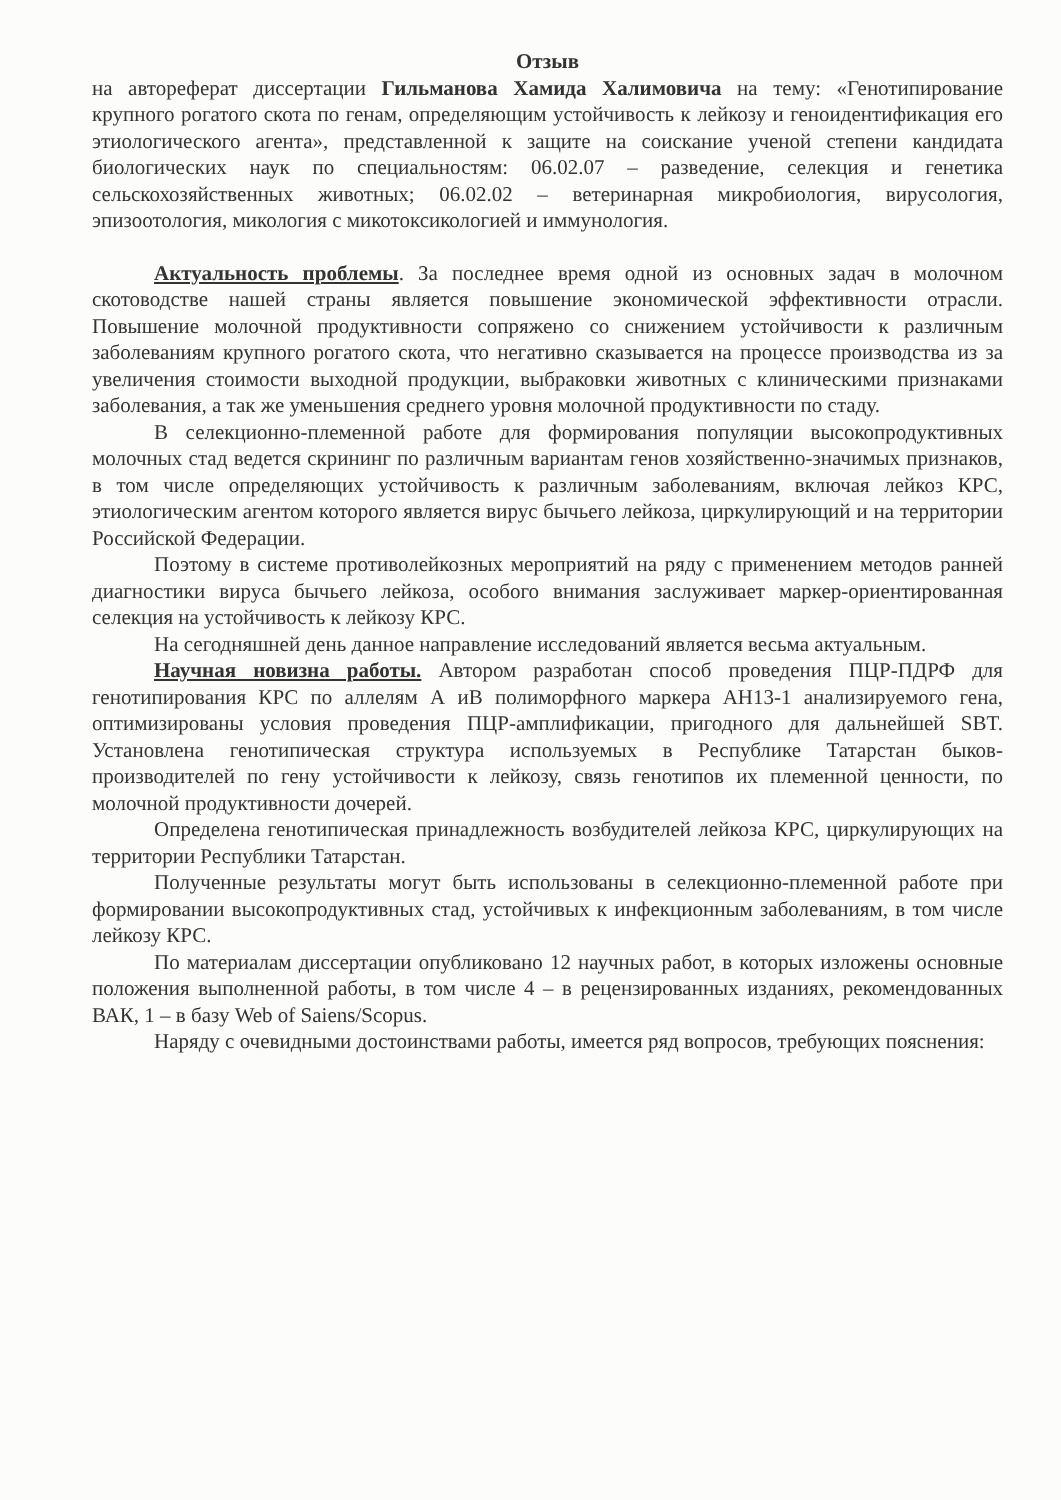Отзыв
на автореферат диссертации Гильманова Хамида Халимовича на тему: «Генотипирование крупного рогатого скота по генам, определяющим устойчивость к лейкозу и геноидентификация его этиологического агента», представленной к защите на соискание ученой степени кандидата биологических наук по специальностям: 06.02.07 – разведение, селекция и генетика сельскохозяйственных животных; 06.02.02 – ветеринарная микробиология, вирусология, эпизоотология, микология с микотоксикологией и иммунология.
Актуальность проблемы. За последнее время одной из основных задач в молочном скотоводстве нашей страны является повышение экономической эффективности отрасли. Повышение молочной продуктивности сопряжено со снижением устойчивости к различным заболеваниям крупного рогатого скота, что негативно сказывается на процессе производства из за увеличения стоимости выходной продукции, выбраковки животных с клиническими признаками заболевания, а так же уменьшения среднего уровня молочной продуктивности по стаду.
В селекционно-племенной работе для формирования популяции высокопродуктивных молочных стад ведется скрининг по различным вариантам генов хозяйственно-значимых признаков, в том числе определяющих устойчивость к различным заболеваниям, включая лейкоз КРС, этиологическим агентом которого является вирус бычьего лейкоза, циркулирующий и на территории Российской Федерации.
Поэтому в системе противолейкозных мероприятий на ряду с применением методов ранней диагностики вируса бычьего лейкоза, особого внимания заслуживает маркер-ориентированная селекция на устойчивость к лейкозу КРС.
На сегодняшней день данное направление исследований является весьма актуальным.
Научная новизна работы. Автором разработан способ проведения ПЦР-ПДРФ для генотипирования КРС по аллелям А иВ полиморфного маркера АН13-1 анализируемого гена, оптимизированы условия проведения ПЦР-амплификации, пригодного для дальнейшей SBT. Установлена генотипическая структура используемых в Республике Татарстан быков-производителей по гену устойчивости к лейкозу, связь генотипов их племенной ценности, по молочной продуктивности дочерей.
Определена генотипическая принадлежность возбудителей лейкоза КРС, циркулирующих на территории Республики Татарстан.
Полученные результаты могут быть использованы в селекционно-племенной работе при формировании высокопродуктивных стад, устойчивых к инфекционным заболеваниям, в том числе лейкозу КРС.
По материалам диссертации опубликовано 12 научных работ, в которых изложены основные положения выполненной работы, в том числе 4 – в рецензированных изданиях, рекомендованных ВАК, 1 – в базу Web of Saiens/Scopus.
Наряду с очевидными достоинствами работы, имеется ряд вопросов, требующих пояснения: